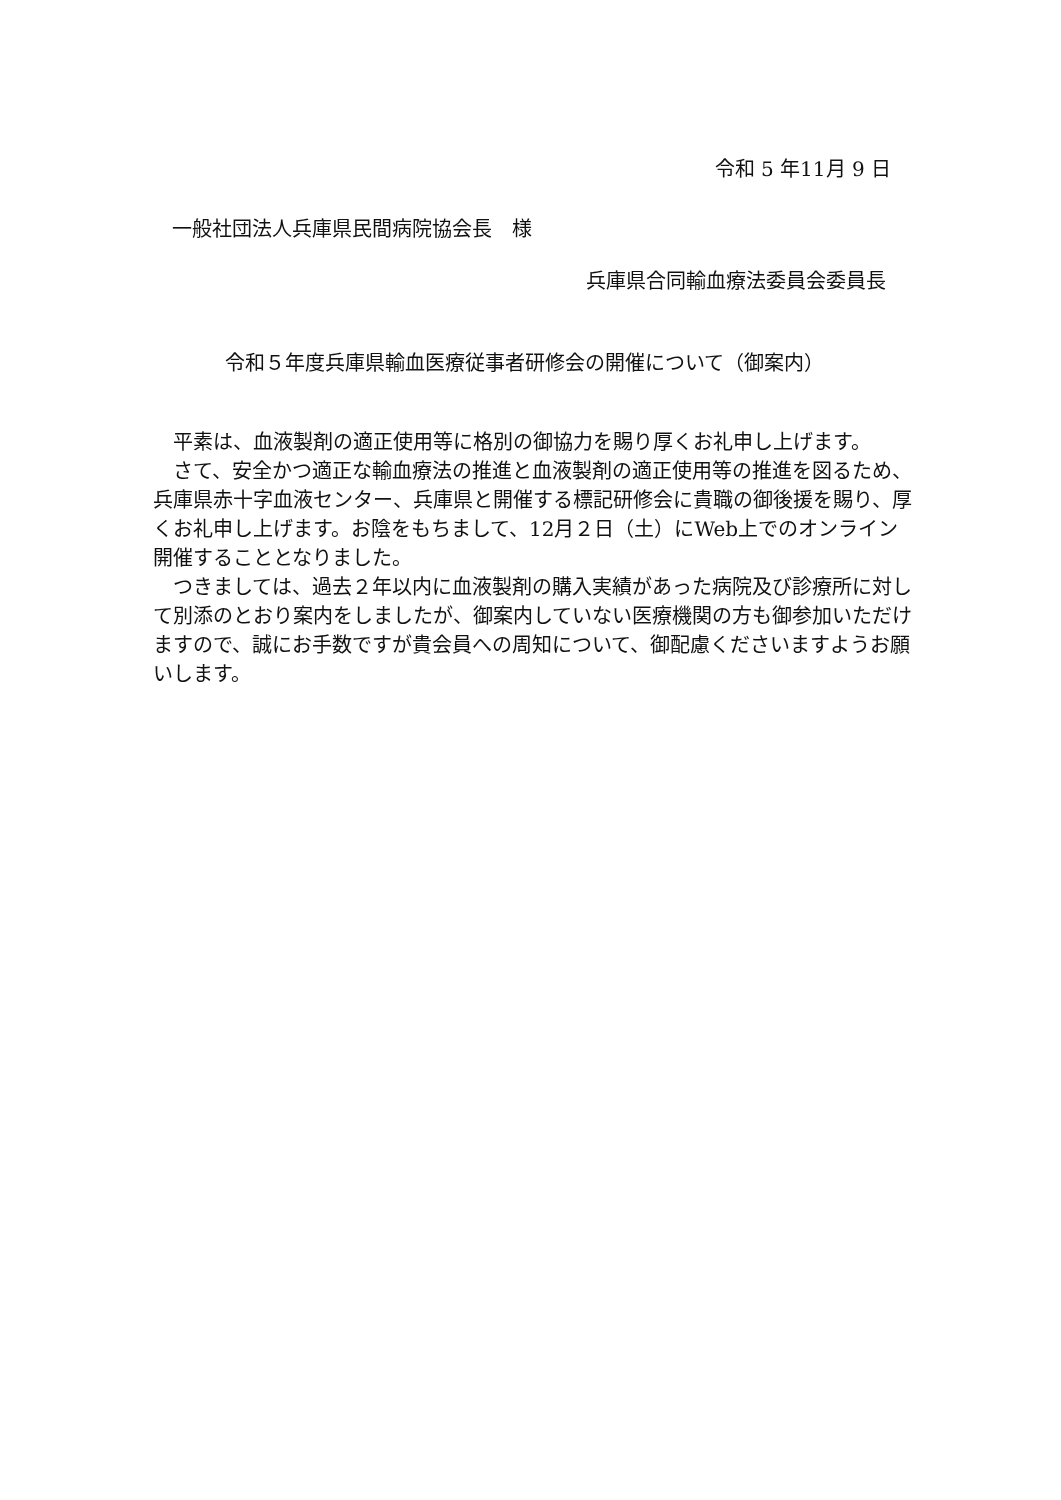令和 5 年11月 9 日
一般社団法人兵庫県民間病院協会長　様
兵庫県合同輸血療法委員会委員長
令和５年度兵庫県輸血医療従事者研修会の開催について（御案内）
平素は、血液製剤の適正使用等に格別の御協力を賜り厚くお礼申し上げます。
さて、安全かつ適正な輸血療法の推進と血液製剤の適正使用等の推進を図るため、兵庫県赤十字血液センター、兵庫県と開催する標記研修会に貴職の御後援を賜り、厚くお礼申し上げます。お陰をもちまして、12月２日（土）にWeb上でのオンライン開催することとなりました。
つきましては、過去２年以内に血液製剤の購入実績があった病院及び診療所に対して別添のとおり案内をしましたが、御案内していない医療機関の方も御参加いただけますので、誠にお手数ですが貴会員への周知について、御配慮くださいますようお願いします。